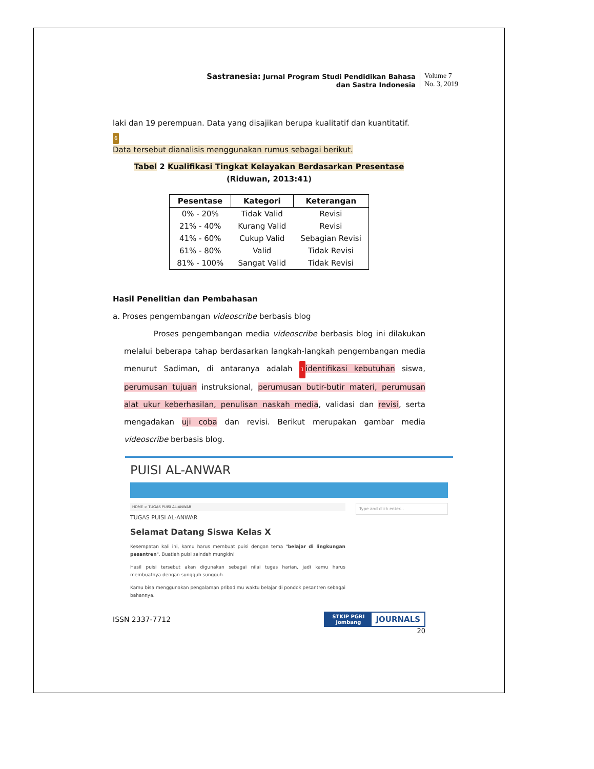Sastranesia: Jurnal Program Studi Pendidikan Bahasa
dan Sastra Indonesia
Volume 7
No. 3, 2019
laki dan 19 perempuan. Data yang disajikan berupa kualitatif dan kuantitatif.
6
Data tersebut dianalisis menggunakan rumus sebagai berikut.
Tabel 2 Kualifikasi Tingkat Kelayakan Berdasarkan Presentase
(Riduwan, 2013:41)
| Pesentase | Kategori | Keterangan |
| --- | --- | --- |
| 0% - 20% | Tidak Valid | Revisi |
| 21% - 40% | Kurang Valid | Revisi |
| 41% - 60% | Cukup Valid | Sebagian Revisi |
| 61% - 80% | Valid | Tidak Revisi |
| 81% - 100% | Sangat Valid | Tidak Revisi |
Hasil Penelitian dan Pembahasan
a. Proses pengembangan videoscribe berbasis blog
Proses pengembangan media videoscribe berbasis blog ini dilakukan melalui beberapa tahap berdasarkan langkah-langkah pengembangan media menurut Sadiman, di antaranya adalah 1 identifikasi kebutuhan siswa, perumusan tujuan instruksional, perumusan butir-butir materi, perumusan alat ukur keberhasilan, penulisan naskah media, validasi dan revisi, serta mengadakan uji coba dan revisi. Berikut merupakan gambar media videoscribe berbasis blog.
PUISI AL-ANWAR
HOME > TUGAS PUISI AL-ANWAR
TUGAS PUISI AL-ANWAR
Selamat Datang Siswa Kelas X
Kesempatan kali ini, kamu harus membuat puisi dengan tema "belajar di lingkungan pesantren". Buatlah puisi seindah mungkin!
Hasil puisi tersebut akan digunakan sebagai nilai tugas harian, jadi kamu harus membuatnya dengan sungguh sungguh.
Kamu bisa menggunakan pengalaman pribadimu waktu belajar di pondok pesantren sebagai bahannya.
Type and click enter...
ISSN 2337-7712
STKIP PGRI
Jombang
JOURNALS
20